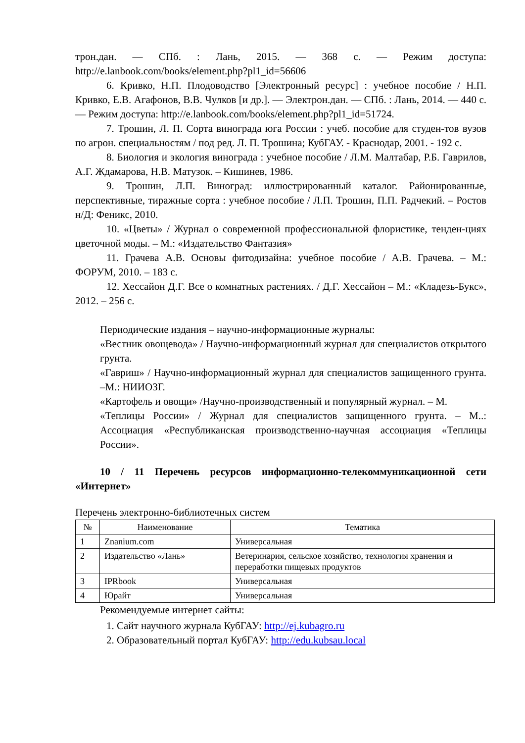трон.дан. — СПб. : Лань, 2015. — 368 с. — Режим доступа: http://e.lanbook.com/books/element.php?pl1_id=56606
6. Кривко, Н.П. Плодоводство [Электронный ресурс] : учебное пособие / Н.П. Кривко, Е.В. Агафонов, В.В. Чулков [и др.]. — Электрон.дан. — СПб. : Лань, 2014. — 440 с. — Режим доступа: http://e.lanbook.com/books/element.php?pl1_id=51724.
7. Трошин, Л. П. Сорта винограда юга России : учеб. пособие для студен-тов вузов по агрон. специальностям / под ред. Л. П. Трошина; КубГАУ. - Краснодар, 2001. - 192 с.
8. Биология и экология винограда : учебное пособие / Л.М. Малтабар, Р.Б. Гаврилов, А.Г. Ждамарова, Н.В. Матузок. – Кишинев, 1986.
9. Трошин, Л.П. Виноград: иллюстрированный каталог. Районированные, перспективные, тиражные сорта : учебное пособие / Л.П. Трошин, П.П. Радчекий. – Ростов н/Д: Феникс, 2010.
10. «Цветы» / Журнал о современной профессиональной флористике, тенден-циях цветочной моды. – М.: «Издательство Фантазия»
11. Грачева А.В. Основы фитодизайна: учебное пособие / А.В. Грачева. – М.: ФОРУМ, 2010. – 183 с.
12. Хессайон Д.Г. Все о комнатных растениях. / Д.Г. Хессайон – М.: «Кладезь-Букс», 2012. – 256 с.
Периодические издания – научно-информационные журналы:
«Вестник овощевода» / Научно-информационный журнал для специалистов открытого грунта.
«Гавриш» / Научно-информационный журнал для специалистов защищенного грунта. –М.: НИИОЗГ.
«Картофель и овощи» /Научно-производственный и популярный журнал. – М.
«Теплицы России» / Журнал для специалистов защищенного грунта. – М..: Ассоциация «Республиканская производственно-научная ассоциация «Теплицы России».
10 / 11 Перечень ресурсов информационно-телекоммуникационной сети «Интернет»
Перечень электронно-библиотечных систем
| № | Наименование | Тематика |
| --- | --- | --- |
| 1 | Znanium.com | Универсальная |
| 2 | Издательство «Лань» | Ветеринария, сельское хозяйство, технология хранения и переработки пищевых продуктов |
| 3 | IPRbook | Универсальная |
| 4 | Юрайт | Универсальная |
Рекомендуемые интернет сайты:
1. Сайт научного журнала КубГАУ: http://ej.kubagro.ru
2. Образовательный портал КубГАУ: http://edu.kubsau.local